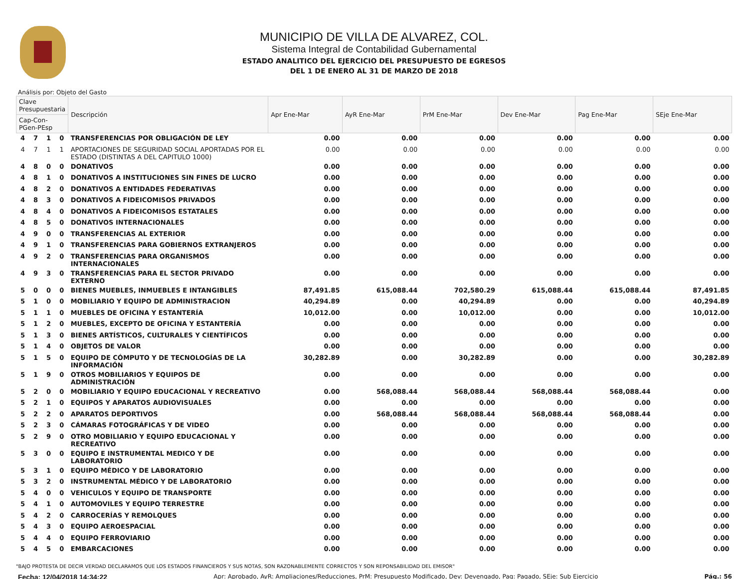MUNICIPIO DE VILLA DE ALVAREZ, COL.
Sistema Integral de Contabilidad Gubernamental
ESTADO ANALITICO DEL EJERCICIO DEL PRESUPUESTO DE EGRESOS
DEL 1 DE ENERO AL 31 DE MARZO DE 2018
Análisis por: Objeto del Gasto
| Clave Presupuestaria | | | | Descripción | Apr Ene-Mar | AyR Ene-Mar | PrM Ene-Mar | Dev Ene-Mar | Pag Ene-Mar | SEje Ene-Mar |
| --- | --- | --- | --- | --- | --- | --- | --- | --- | --- | --- |
| Cap-Con-PGen-PEsp | | | | | | | | | | |
| 4 | 7 | 1 | 0 | TRANSFERENCIAS POR OBLIGACIÓN DE LEY | 0.00 | 0.00 | 0.00 | 0.00 | 0.00 | 0.00 |
| 4 | 7 | 1 | 1 | APORTACIONES DE SEGURIDAD SOCIAL APORTADAS POR EL ESTADO (DISTINTAS A DEL CAPITULO 1000) | 0.00 | 0.00 | 0.00 | 0.00 | 0.00 | 0.00 |
| 4 | 8 | 0 | 0 | DONATIVOS | 0.00 | 0.00 | 0.00 | 0.00 | 0.00 | 0.00 |
| 4 | 8 | 1 | 0 | DONATIVOS A INSTITUCIONES SIN FINES DE LUCRO | 0.00 | 0.00 | 0.00 | 0.00 | 0.00 | 0.00 |
| 4 | 8 | 2 | 0 | DONATIVOS A ENTIDADES FEDERATIVAS | 0.00 | 0.00 | 0.00 | 0.00 | 0.00 | 0.00 |
| 4 | 8 | 3 | 0 | DONATIVOS A FIDEICOMISOS PRIVADOS | 0.00 | 0.00 | 0.00 | 0.00 | 0.00 | 0.00 |
| 4 | 8 | 4 | 0 | DONATIVOS A FIDEICOMISOS ESTATALES | 0.00 | 0.00 | 0.00 | 0.00 | 0.00 | 0.00 |
| 4 | 8 | 5 | 0 | DONATIVOS INTERNACIONALES | 0.00 | 0.00 | 0.00 | 0.00 | 0.00 | 0.00 |
| 4 | 9 | 0 | 0 | TRANSFERENCIAS AL EXTERIOR | 0.00 | 0.00 | 0.00 | 0.00 | 0.00 | 0.00 |
| 4 | 9 | 1 | 0 | TRANSFERENCIAS PARA GOBIERNOS EXTRANJEROS | 0.00 | 0.00 | 0.00 | 0.00 | 0.00 | 0.00 |
| 4 | 9 | 2 | 0 | TRANSFERENCIAS PARA ORGANISMOS INTERNACIONALES | 0.00 | 0.00 | 0.00 | 0.00 | 0.00 | 0.00 |
| 4 | 9 | 3 | 0 | TRANSFERENCIAS PARA EL SECTOR PRIVADO EXTERNO | 0.00 | 0.00 | 0.00 | 0.00 | 0.00 | 0.00 |
| 5 | 0 | 0 | 0 | BIENES MUEBLES, INMUEBLES E INTANGIBLES | 87,491.85 | 615,088.44 | 702,580.29 | 615,088.44 | 615,088.44 | 87,491.85 |
| 5 | 1 | 0 | 0 | MOBILIARIO Y EQUIPO DE ADMINISTRACION | 40,294.89 | 0.00 | 40,294.89 | 0.00 | 0.00 | 40,294.89 |
| 5 | 1 | 1 | 0 | MUEBLES DE OFICINA Y ESTANTERÍA | 10,012.00 | 0.00 | 10,012.00 | 0.00 | 0.00 | 10,012.00 |
| 5 | 1 | 2 | 0 | MUEBLES, EXCEPTO DE OFICINA Y ESTANTERÍA | 0.00 | 0.00 | 0.00 | 0.00 | 0.00 | 0.00 |
| 5 | 1 | 3 | 0 | BIENES ARTÍSTICOS, CULTURALES Y CIENTÍFICOS | 0.00 | 0.00 | 0.00 | 0.00 | 0.00 | 0.00 |
| 5 | 1 | 4 | 0 | OBJETOS DE VALOR | 0.00 | 0.00 | 0.00 | 0.00 | 0.00 | 0.00 |
| 5 | 1 | 5 | 0 | EQUIPO DE CÓMPUTO Y DE TECNOLOGÍAS DE LA INFORMACIÓN | 30,282.89 | 0.00 | 30,282.89 | 0.00 | 0.00 | 30,282.89 |
| 5 | 1 | 9 | 0 | OTROS MOBILIARIOS Y EQUIPOS DE ADMINISTRACIÓN | 0.00 | 0.00 | 0.00 | 0.00 | 0.00 | 0.00 |
| 5 | 2 | 0 | 0 | MOBILIARIO Y EQUIPO EDUCACIONAL Y RECREATIVO | 0.00 | 568,088.44 | 568,088.44 | 568,088.44 | 568,088.44 | 0.00 |
| 5 | 2 | 1 | 0 | EQUIPOS Y APARATOS AUDIOVISUALES | 0.00 | 0.00 | 0.00 | 0.00 | 0.00 | 0.00 |
| 5 | 2 | 2 | 0 | APARATOS DEPORTIVOS | 0.00 | 568,088.44 | 568,088.44 | 568,088.44 | 568,088.44 | 0.00 |
| 5 | 2 | 3 | 0 | CÁMARAS FOTOGRÁFICAS Y DE VIDEO | 0.00 | 0.00 | 0.00 | 0.00 | 0.00 | 0.00 |
| 5 | 2 | 9 | 0 | OTRO MOBILIARIO Y EQUIPO EDUCACIONAL Y RECREATIVO | 0.00 | 0.00 | 0.00 | 0.00 | 0.00 | 0.00 |
| 5 | 3 | 0 | 0 | EQUIPO E INSTRUMENTAL MEDICO Y DE LABORATORIO | 0.00 | 0.00 | 0.00 | 0.00 | 0.00 | 0.00 |
| 5 | 3 | 1 | 0 | EQUIPO MÉDICO Y DE LABORATORIO | 0.00 | 0.00 | 0.00 | 0.00 | 0.00 | 0.00 |
| 5 | 3 | 2 | 0 | INSTRUMENTAL MÉDICO Y DE LABORATORIO | 0.00 | 0.00 | 0.00 | 0.00 | 0.00 | 0.00 |
| 5 | 4 | 0 | 0 | VEHICULOS Y EQUIPO DE TRANSPORTE | 0.00 | 0.00 | 0.00 | 0.00 | 0.00 | 0.00 |
| 5 | 4 | 1 | 0 | AUTOMOVILES Y EQUIPO TERRESTRE | 0.00 | 0.00 | 0.00 | 0.00 | 0.00 | 0.00 |
| 5 | 4 | 2 | 0 | CARROCERÍAS Y REMOLQUES | 0.00 | 0.00 | 0.00 | 0.00 | 0.00 | 0.00 |
| 5 | 4 | 3 | 0 | EQUIPO AEROESPACIAL | 0.00 | 0.00 | 0.00 | 0.00 | 0.00 | 0.00 |
| 5 | 4 | 4 | 0 | EQUIPO FERROVIARIO | 0.00 | 0.00 | 0.00 | 0.00 | 0.00 | 0.00 |
| 5 | 4 | 5 | 0 | EMBARCACIONES | 0.00 | 0.00 | 0.00 | 0.00 | 0.00 | 0.00 |
"BAJO PROTESTA DE DECIR VERDAD DECLARAMOS QUE LOS ESTADOS FINANCIEROS Y SUS NOTAS, SON RAZONABLEMENTE CORRECTOS Y SON REPONSABILIDAD DEL EMISOR"
Fecha: 12/04/2018 14:34:22 Apr: Aprobado, AyR: Ampliaciones/Reducciones, PrM: Presupuesto Modificado, Dev: Devengado, Pag: Pagado, SEje: Sub Ejercicio Pág.: 56